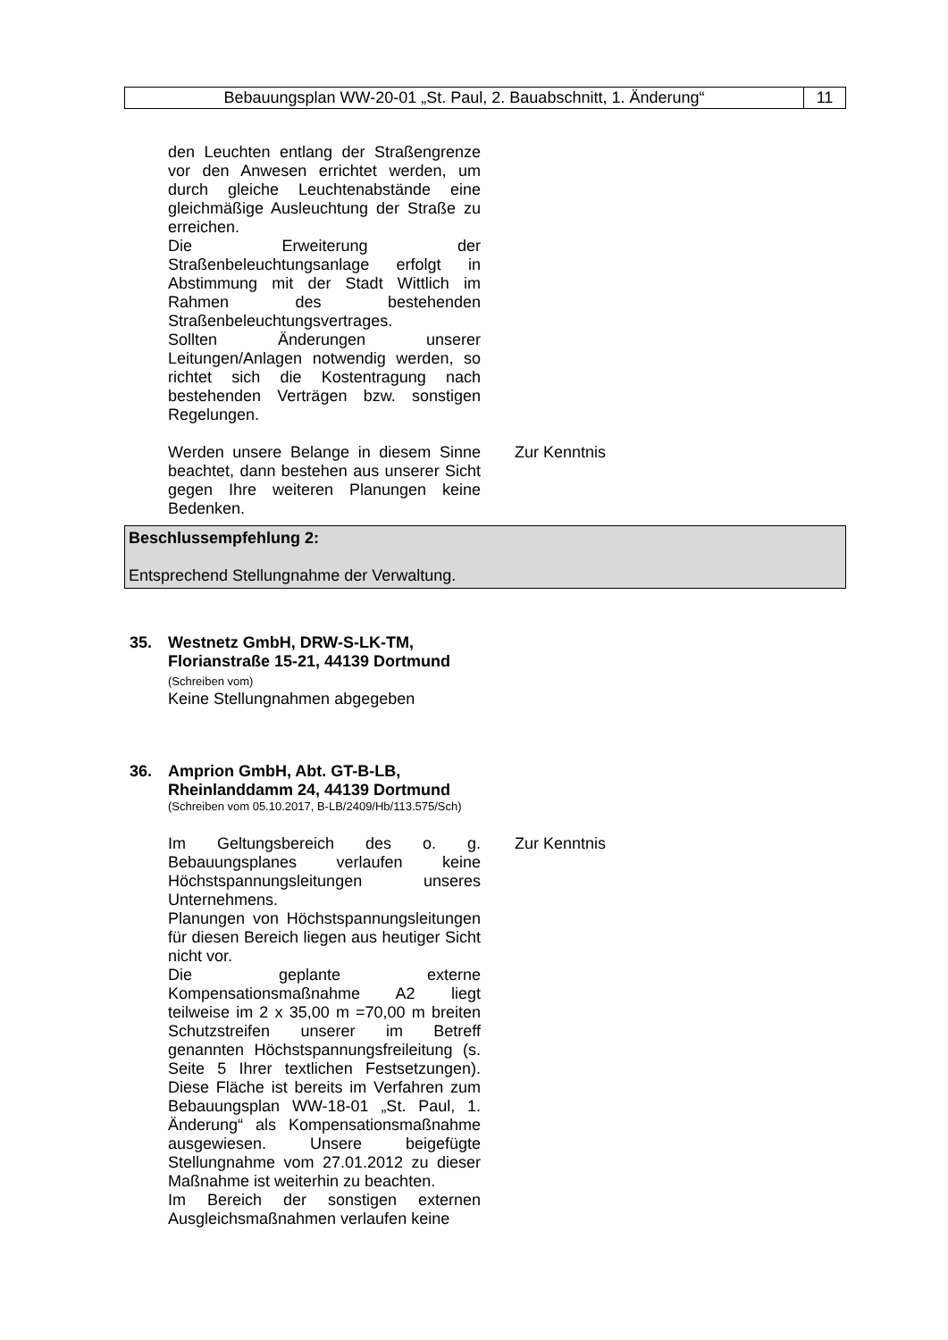Bebauungsplan WW-20-01 „St. Paul, 2. Bauabschnitt, 1. Änderung“
11
den Leuchten entlang der Straßengrenze vor den Anwesen errichtet werden, um durch gleiche Leuchtenabstände eine gleichmäßige Ausleuchtung der Straße zu erreichen.
Die Erweiterung der Straßenbeleuchtungsanlage erfolgt in Abstimmung mit der Stadt Wittlich im Rahmen des bestehenden Straßenbeleuchtungsvertrages.
Sollten Änderungen unserer Leitungen/Anlagen notwendig werden, so richtet sich die Kostentragung nach bestehenden Verträgen bzw. sonstigen Regelungen.
Werden unsere Belange in diesem Sinne beachtet, dann bestehen aus unserer Sicht gegen Ihre weiteren Planungen keine Bedenken.
Zur Kenntnis
Beschlussempfehlung 2:
Entsprechend Stellungnahme der Verwaltung.
35.
Westnetz GmbH, DRW-S-LK-TM, Florianstraße 15-21, 44139 Dortmund
(Schreiben vom)
Keine Stellungnahmen abgegeben
36.
Amprion GmbH, Abt. GT-B-LB, Rheinlanddamm 24, 44139 Dortmund
(Schreiben vom 05.10.2017, B-LB/2409/Hb/113.575/Sch)
Im Geltungsbereich des o. g. Bebauungsplanes verlaufen keine Höchstspannungsleitungen unseres Unternehmens.
Planungen von Höchstspannungsleitungen für diesen Bereich liegen aus heutiger Sicht nicht vor.
Die geplante externe Kompensationsmaßnahme A2 liegt teilweise im 2 x 35,00 m =70,00 m breiten Schutzstreifen unserer im Betreff genannten Höchstspannungsfreileitung (s. Seite 5 Ihrer textlichen Festsetzungen). Diese Fläche ist bereits im Verfahren zum Bebauungsplan WW-18-01 „St. Paul, 1. Änderung“ als Kompensationsmaßnahme ausgewiesen. Unsere beigefügte Stellungnahme vom 27.01.2012 zu dieser Maßnahme ist weiterhin zu beachten.
Im Bereich der sonstigen externen Ausgleichsmaßnahmen verlaufen keine
Zur Kenntnis